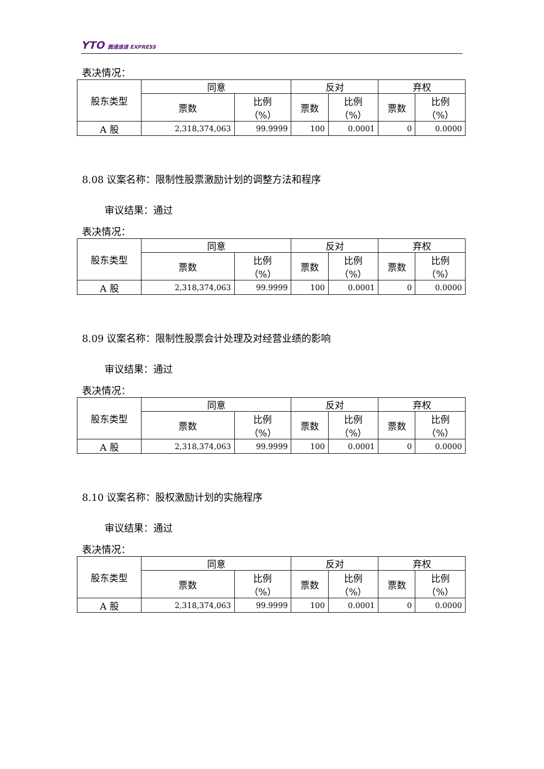YTO 圆通速递 EXPRESS
表决情况：
| 股东类型 | 同意 | | 反对 | | 弃权 | |
| --- | --- | --- | --- | --- | --- | --- |
| | 票数 | 比例 （%） | 票数 | 比例 （%） | 票数 | 比例 （%） |
| A 股 | 2,318,374,063 | 99.9999 | 100 | 0.0001 | 0 | 0.0000 |
8.08 议案名称：限制性股票激励计划的调整方法和程序
审议结果：通过
表决情况：
| 股东类型 | 同意 | | 反对 | | 弃权 | |
| --- | --- | --- | --- | --- | --- | --- |
| | 票数 | 比例 （%） | 票数 | 比例 （%） | 票数 | 比例 （%） |
| A 股 | 2,318,374,063 | 99.9999 | 100 | 0.0001 | 0 | 0.0000 |
8.09 议案名称：限制性股票会计处理及对经营业绩的影响
审议结果：通过
表决情况：
| 股东类型 | 同意 | | 反对 | | 弃权 | |
| --- | --- | --- | --- | --- | --- | --- |
| | 票数 | 比例 （%） | 票数 | 比例 （%） | 票数 | 比例 （%） |
| A 股 | 2,318,374,063 | 99.9999 | 100 | 0.0001 | 0 | 0.0000 |
8.10 议案名称：股权激励计划的实施程序
审议结果：通过
表决情况：
| 股东类型 | 同意 | | 反对 | | 弃权 | |
| --- | --- | --- | --- | --- | --- | --- |
| | 票数 | 比例 （%） | 票数 | 比例 （%） | 票数 | 比例 （%） |
| A 股 | 2,318,374,063 | 99.9999 | 100 | 0.0001 | 0 | 0.0000 |